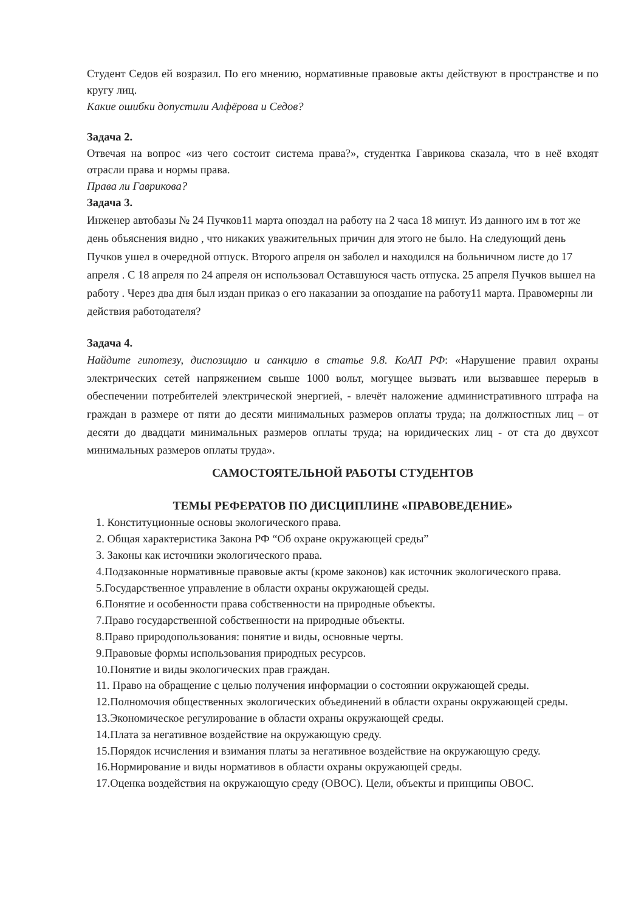Студент Седов ей возразил. По его мнению, нормативные правовые акты действуют в пространстве и по кругу лиц.
Какие ошибки допустили Алфёрова и Седов?
Задача 2.
Отвечая на вопрос «из чего состоит система права?», студентка Гаврикова сказала, что в неё входят отрасли права и нормы права.
Права ли Гаврикова?
Задача 3.
Инженер автобазы № 24 Пучков11 марта опоздал на работу на 2 часа 18 минут. Из данного им в тот же день объяснения видно , что никаких уважительных причин для этого не было. На следующий день Пучков ушел в очередной отпуск. Второго апреля он заболел и находился на больничном листе до 17 апреля . С 18 апреля по 24 апреля он использовал Оставшуюся часть отпуска. 25 апреля Пучков вышел на работу . Через два дня был издан приказ о его наказании за опоздание на работу11 марта. Правомерны ли действия работодателя?
Задача 4.
Найдите гипотезу, диспозицию и санкцию в статье 9.8. КоАП РФ: «Нарушение правил охраны электрических сетей напряжением свыше 1000 вольт, могущее вызвать или вызвавшее перерыв в обеспечении потребителей электрической энергией, - влечёт наложение административного штрафа на граждан в размере от пяти до десяти минимальных размеров оплаты труда; на должностных лиц – от десяти до двадцати минимальных размеров оплаты труда; на юридических лиц - от ста до двухсот минимальных размеров оплаты труда».
САМОСТОЯТЕЛЬНОЙ РАБОТЫ СТУДЕНТОВ
ТЕМЫ РЕФЕРАТОВ ПО ДИСЦИПЛИНЕ «ПРАВОВЕДЕНИЕ»
1. Конституционные основы экологического права.
2. Общая характеристика Закона РФ “Об охране окружающей среды”
3. Законы как источники экологического права.
4.Подзаконные нормативные правовые акты (кроме законов) как источник экологического права.
5.Государственное управление в области охраны окружающей среды.
6.Понятие и особенности права собственности на природные объекты.
7.Право государственной собственности на природные объекты.
8.Право природопользования: понятие и виды, основные черты.
9.Правовые формы использования природных ресурсов.
10.Понятие и виды экологических прав граждан.
11. Право на обращение с целью получения информации о состоянии окружающей среды.
12.Полномочия общественных экологических объединений в области охраны окружающей среды.
13.Экономическое регулирование в области охраны окружающей среды.
14.Плата за негативное воздействие на окружающую среду.
15.Порядок исчисления и взимания платы за негативное воздействие на окружающую среду.
16.Нормирование и виды нормативов в области охраны окружающей среды.
17.Оценка воздействия на окружающую среду (ОВОС). Цели, объекты и принципы ОВОС.